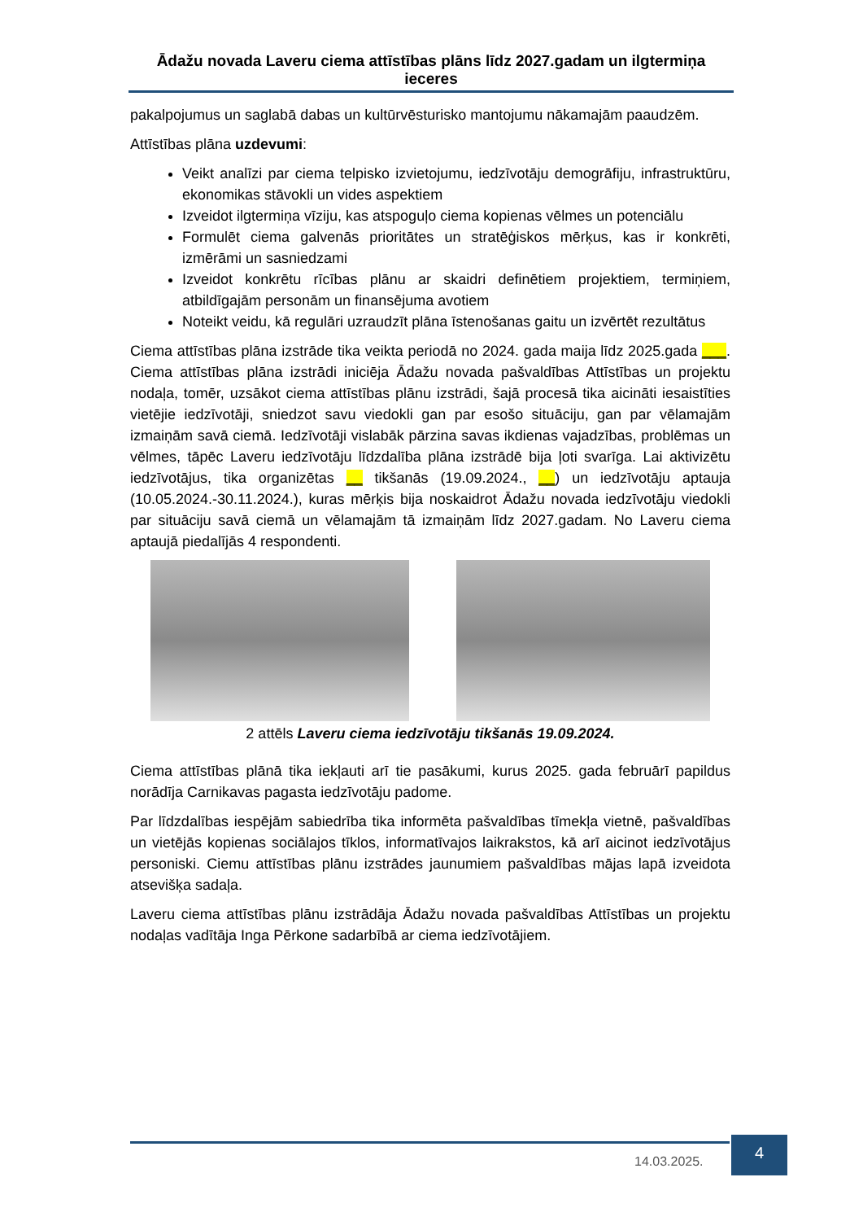Ādažu novada Laveru ciema attīstības plāns līdz 2027.gadam un ilgtermiņa ieceres
pakalpojumus un saglabā dabas un kultūrvēsturisko mantojumu nākamajām paaudzēm.
Attīstības plāna uzdevumi:
Veikt analīzi par ciema telpisko izvietojumu, iedzīvotāju demogrāfiju, infrastruktūru, ekonomikas stāvokli un vides aspektiem
Izveidot ilgtermiņa vīziju, kas atspoguļo ciema kopienas vēlmes un potenciālu
Formulēt ciema galvenās prioritātes un stratēģiskos mērķus, kas ir konkrēti, izmērāmi un sasniedzami
Izveidot konkrētu rīcības plānu ar skaidri definētiem projektiem, termiņiem, atbildīgajām personām un finansējuma avotiem
Noteikt veidu, kā regulāri uzraudzīt plāna īstenošanas gaitu un izvērtēt rezultātus
Ciema attīstības plāna izstrāde tika veikta periodā no 2024. gada maija līdz 2025.gada ___. Ciema attīstības plāna izstrādi iniciēja Ādažu novada pašvaldības Attīstības un projektu nodaļa, tomēr, uzsākot ciema attīstības plānu izstrādi, šajā procesā tika aicināti iesaistīties vietējie iedzīvotāji, sniedzot savu viedokli gan par esošo situāciju, gan par vēlamajām izmaiņām savā ciemā. Iedzīvotāji vislabāk pārzina savas ikdienas vajadzības, problēmas un vēlmes, tāpēc Laveru iedzīvotāju līdzdalība plāna izstrādē bija ļoti svarīga. Lai aktivizētu iedzīvotājus, tika organizētas __ tikšanās (19.09.2024., __) un iedzīvotāju aptauja (10.05.2024.-30.11.2024.), kuras mērķis bija noskaidrot Ādažu novada iedzīvotāju viedokli par situāciju savā ciemā un vēlamajām tā izmaiņām līdz 2027.gadam. No Laveru ciema aptaujā piedalījās 4 respondenti.
2 attēls Laveru ciema iedzīvotāju tikšanās 19.09.2024.
Ciema attīstības plānā tika iekļauti arī tie pasākumi, kurus 2025. gada februārī papildus norādīja Carnikavas pagasta iedzīvotāju padome.
Par līdzdalības iespējām sabiedrība tika informēta pašvaldības tīmekļa vietnē, pašvaldības un vietējās kopienas sociālajos tīklos, informatīvajos laikrakstos, kā arī aicinot iedzīvotājus personiski. Ciemu attīstības plānu izstrādes jaunumiem pašvaldības mājas lapā izveidota atsevišķa sadaļa.
Laveru ciema attīstības plānu izstrādāja Ādažu novada pašvaldības Attīstības un projektu nodaļas vadītāja Inga Pērkone sadarbībā ar ciema iedzīvotājiem.
14.03.2025.
4